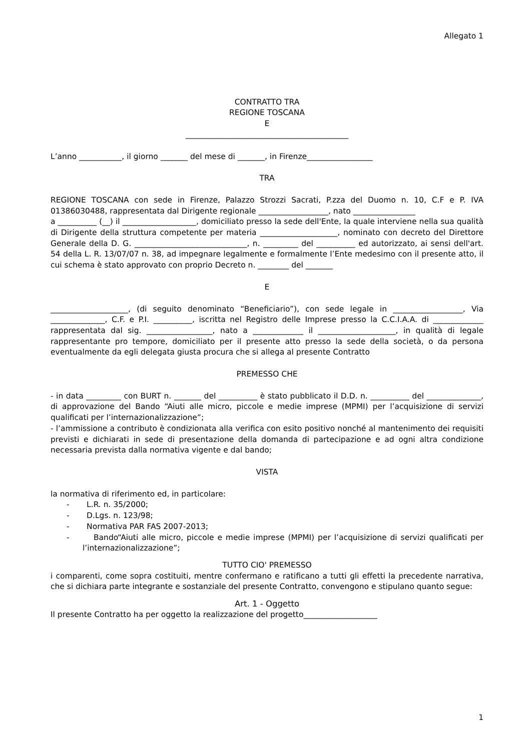Allegato 1
CONTRATTO TRA
REGIONE TOSCANA
E
__________________________________________
L’anno ___________, il giorno _______ del mese di _______, in Firenze_________________
TRA
REGIONE TOSCANA con sede in Firenze, Palazzo Strozzi Sacrati, P.zza del Duomo n. 10, C.F e P. IVA 01386030488, rappresentata dal Dirigente regionale __________________, nato ________________
a __________ (__) il ___________________, domiciliato presso la sede dell'Ente, la quale interviene nella sua qualità di Dirigente della struttura competente per materia ____________________, nominato con decreto del Direttore Generale della D. G. _____________________________, n. _________ del __________ ed autorizzato, ai sensi dell'art. 54 della L. R. 13/07/07 n. 38, ad impegnare legalmente e formalmente l’Ente medesimo con il presente atto, il cui schema è stato approvato con proprio Decreto n. ________ del _______
E
____________________, (di seguito denominato “Beneficiario”), con sede legale in __________________, Via ______________, C.F. e P.I. __________, iscritta nel Registro delle Imprese presso la C.C.I.A.A. di _____________ rappresentata dal sig. _________________, nato a _____________ il ____________________, in qualità di legale rappresentante pro tempore, domiciliato per il presente atto presso la sede della società, o da persona eventualmente da egli delegata giusta procura che si allega al presente Contratto
PREMESSO CHE
- in data _________ con BURT n. _______ del __________ è stato pubblicato il D.D. n. __________ del ______________, di approvazione del Bando “Aiuti alle micro, piccole e medie imprese (MPMI) per l’acquisizione di servizi qualificati per l’internazionalizzazione”;
- l’ammissione a contributo è condizionata alla verifica con esito positivo nonché al mantenimento dei requisiti previsti e dichiarati in sede di presentazione della domanda di partecipazione e ad ogni altra condizione necessaria prevista dalla normativa vigente e dal bando;
VISTA
la normativa di riferimento ed, in particolare:
- L.R. n. 35/2000;
- D.Lgs. n. 123/98;
- Normativa PAR FAS 2007-2013;
- Bando“Aiuti alle micro, piccole e medie imprese (MPMI) per l’acquisizione di servizi qualificati per l’internazionalizzazione”;
TUTTO CIO' PREMESSO
i comparenti, come sopra costituiti, mentre confermano e ratificano a tutti gli effetti la precedente narrativa, che si dichiara parte integrante e sostanziale del presente Contratto, convengono e stipulano quanto segue:
Art. 1 - Oggetto
Il presente Contratto ha per oggetto la realizzazione del progetto___________________
1